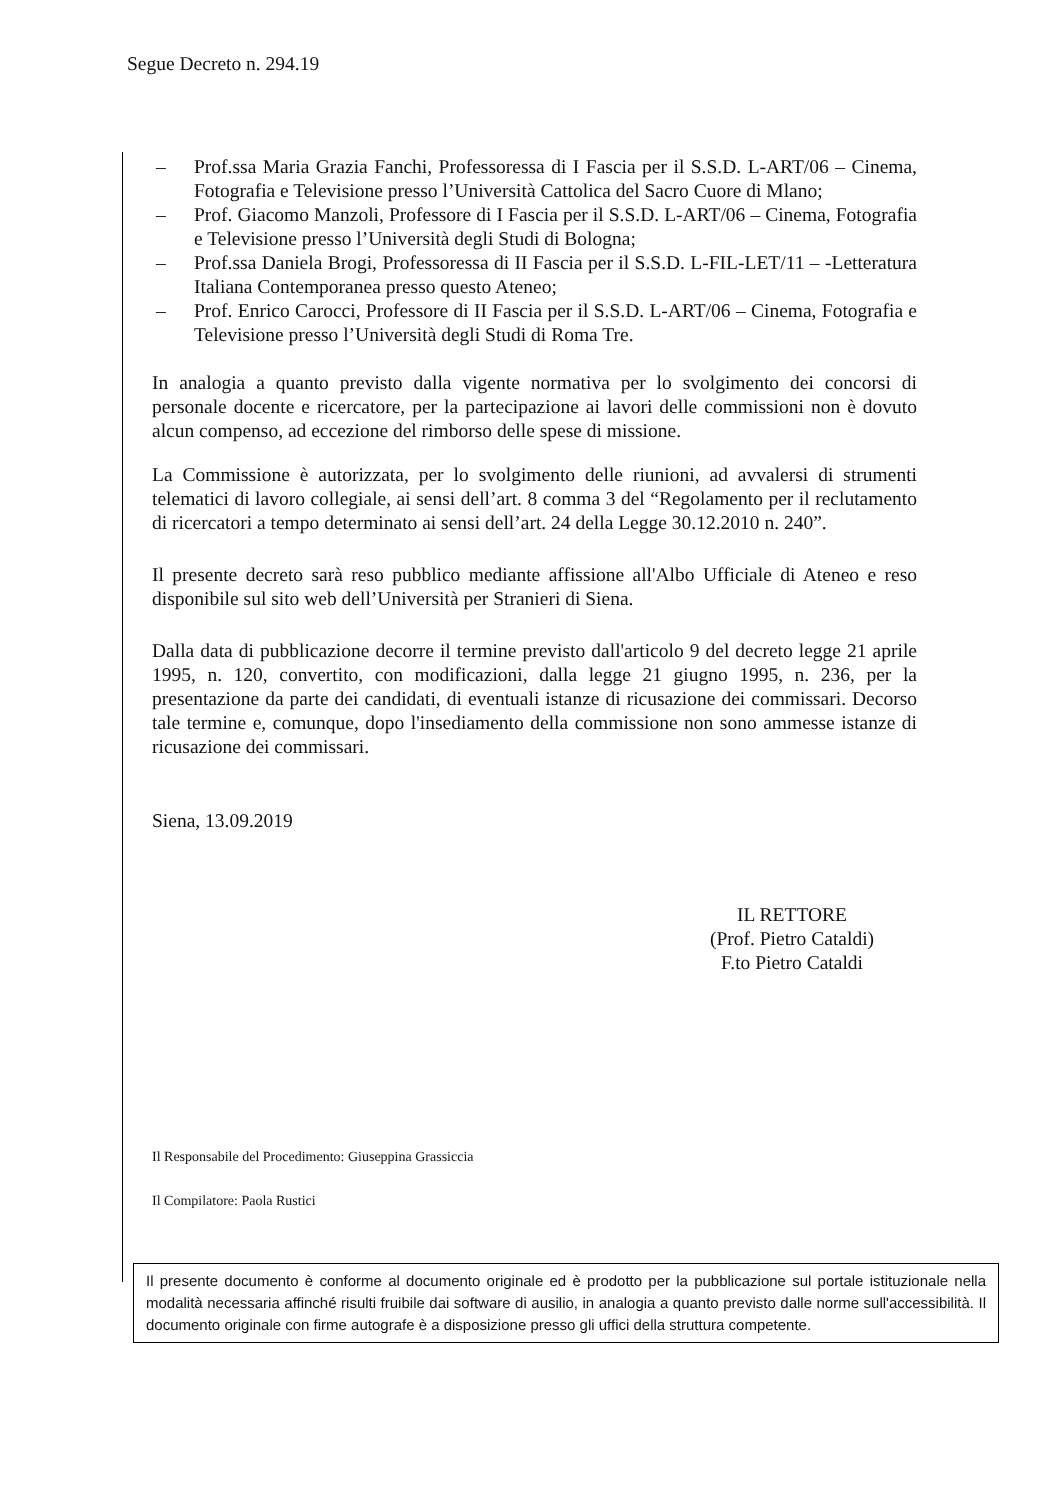Segue Decreto n. 294.19
– Prof.ssa Maria Grazia Fanchi, Professoressa di I Fascia per il S.S.D. L-ART/06 – Cinema, Fotografia e Televisione presso l’Università Cattolica del Sacro Cuore di Mlano;
– Prof. Giacomo Manzoli, Professore di I Fascia per il S.S.D. L-ART/06 – Cinema, Fotografia e Televisione presso l’Università degli Studi di Bologna;
– Prof.ssa Daniela Brogi, Professoressa di II Fascia per il S.S.D. L-FIL-LET/11 – -Letteratura Italiana Contemporanea presso questo Ateneo;
– Prof. Enrico Carocci, Professore di II Fascia per il S.S.D. L-ART/06 – Cinema, Fotografia e Televisione presso l’Università degli Studi di Roma Tre.
In analogia a quanto previsto dalla vigente normativa per lo svolgimento dei concorsi di personale docente e ricercatore, per la partecipazione ai lavori delle commissioni non è dovuto alcun compenso, ad eccezione del rimborso delle spese di missione.
La Commissione è autorizzata, per lo svolgimento delle riunioni, ad avvalersi di strumenti telematici di lavoro collegiale, ai sensi dell’art. 8 comma 3 del “Regolamento per il reclutamento di ricercatori a tempo determinato ai sensi dell’art. 24 della Legge 30.12.2010 n. 240”.
Il presente decreto sarà reso pubblico mediante affissione all'Albo Ufficiale di Ateneo e reso disponibile sul sito web dell’Università per Stranieri di Siena.
Dalla data di pubblicazione decorre il termine previsto dall'articolo 9 del decreto legge 21 aprile 1995, n. 120, convertito, con modificazioni, dalla legge 21 giugno 1995, n. 236, per la presentazione da parte dei candidati, di eventuali istanze di ricusazione dei commissari. Decorso tale termine e, comunque, dopo l'insediamento della commissione non sono ammesse istanze di ricusazione dei commissari.
Siena, 13.09.2019
IL RETTORE
(Prof. Pietro Cataldi)
F.to Pietro Cataldi
Il Responsabile del Procedimento: Giuseppina Grassiccia
Il Compilatore: Paola Rustici
Il presente documento è conforme al documento originale ed è prodotto per la pubblicazione sul portale istituzionale nella modalità necessaria affinché risulti fruibile dai software di ausilio, in analogia a quanto previsto dalle norme sull'accessibilità. Il documento originale con firme autografe è a disposizione presso gli uffici della struttura competente.